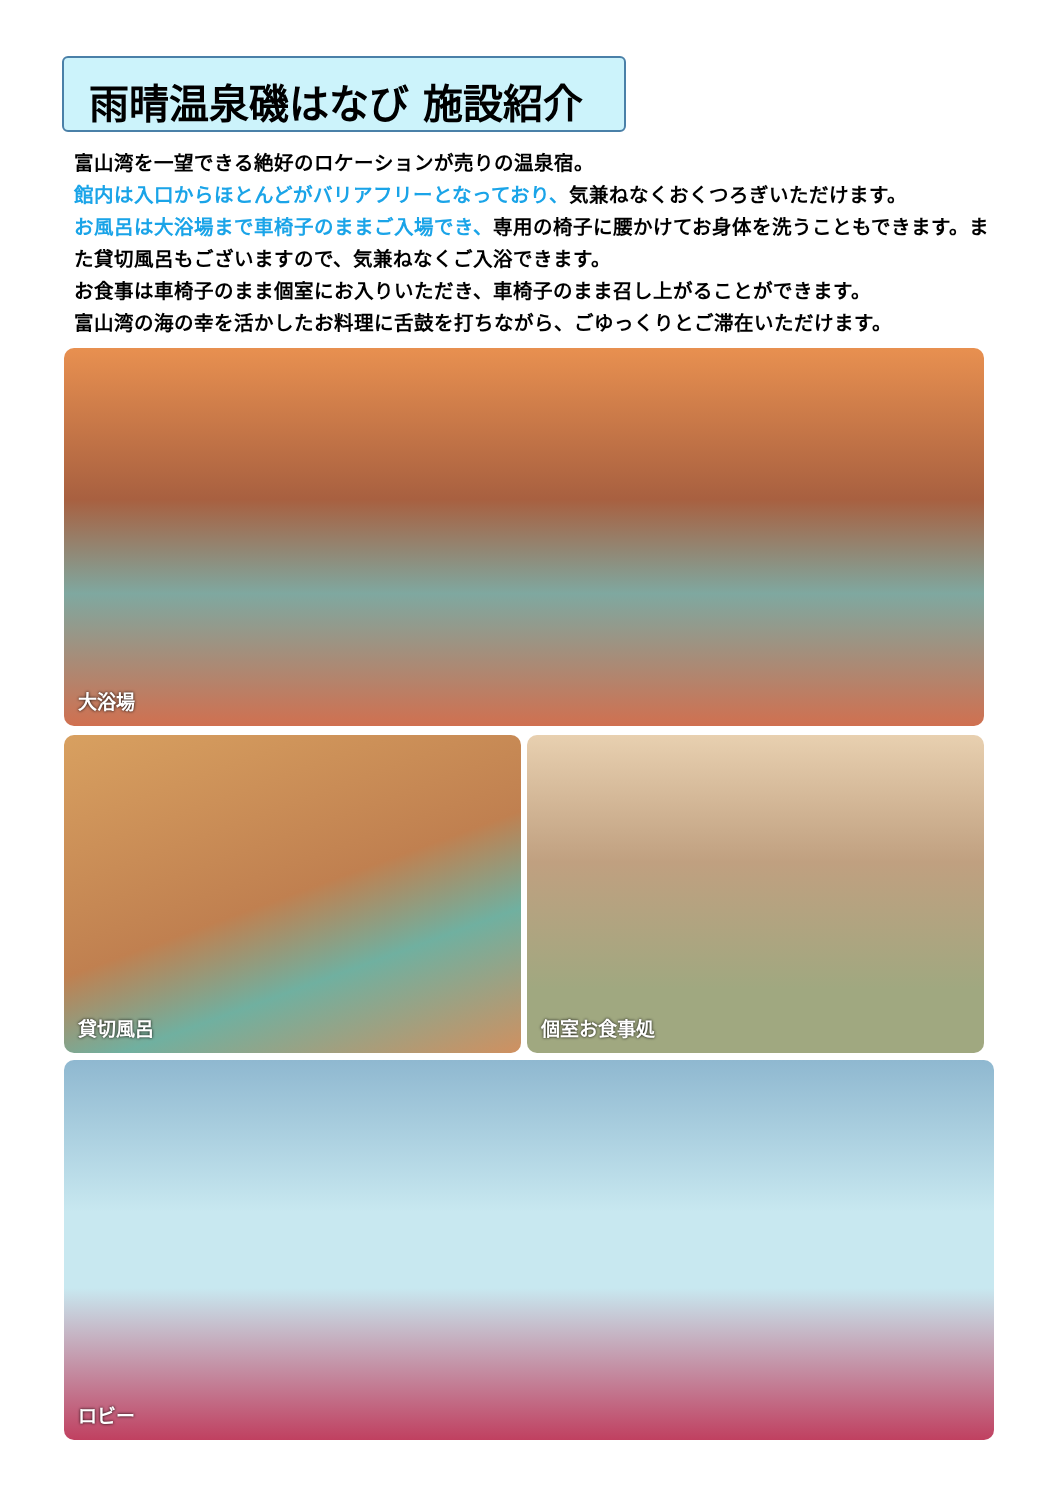雨晴温泉磯はなび 施設紹介
富山湾を一望できる絶好のロケーションが売りの温泉宿。
館内は入口からほとんどがバリアフリーとなっており、気兼ねなくおくつろぎいただけます。
お風呂は大浴場まで車椅子のままご入場でき、専用の椅子に腰かけてお身体を洗うこともできます。また貸切風呂もございますので、気兼ねなくご入浴できます。
お食事は車椅子のまま個室にお入りいただき、車椅子のまま召し上がることができます。
富山湾の海の幸を活かしたお料理に舌鼓を打ちながら、ごゆっくりとご滞在いただけます。
大浴場
貸切風呂 個室お食事処
ロビー